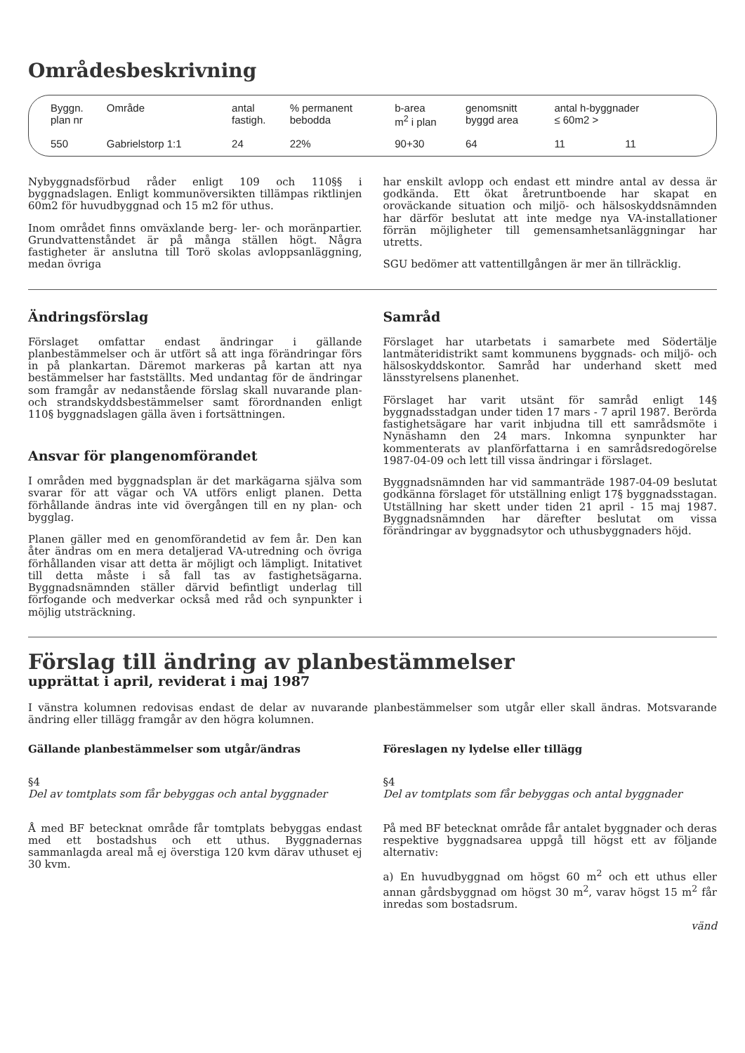Områdesbeskrivning
| Byggn. plan nr | Område | antal fastigh. | % permanent bebodda | b-area m<sup>2</sup> i plan | genomsnitt byggd area | antal h-byggnader ≤ 60m2 > | |
| --- | --- | --- | --- | --- | --- | --- | --- |
| 550 | Gabrielstorp 1:1 | 24 | 22% | 90+30 | 64 | 11 | 11 |
Nybyggnadsförbud råder enligt 109 och 110§§ i byggnadslagen. Enligt kommunöversikten tillämpas riktlinjen 60m2 för huvudbyggnad och 15 m2 för uthus.
Inom området finns omväxlande berg- ler- och moränpartier. Grundvattenståndet är på många ställen högt. Några fastigheter är anslutna till Torö skolas avloppsanläggning, medan övriga
har enskilt avlopp och endast ett mindre antal av dessa är godkända. Ett ökat åretruntboende har skapat en oroväckande situation och miljö- och hälsoskyddsnämnden har därför beslutat att inte medge nya VA-installationer förrän möjligheter till gemensamhetsanläggningar har utretts.
SGU bedömer att vattentillgången är mer än tillräcklig.
Ändringsförslag
Förslaget omfattar endast ändringar i gällande planbestämmelser och är utfört så att inga förändringar förs in på plankartan. Däremot markeras på kartan att nya bestämmelser har fastställts. Med undantag för de ändringar som framgår av nedanstående förslag skall nuvarande plan- och strandskyddsbestämmelser samt förordnanden enligt 110§ byggnadslagen gälla även i fortsättningen.
Ansvar för plangenomförandet
I områden med byggnadsplan är det markägarna själva som svarar för att vägar och VA utförs enligt planen. Detta förhållande ändras inte vid övergången till en ny plan- och bygglag.
Planen gäller med en genomförandetid av fem år. Den kan åter ändras om en mera detaljerad VA-utredning och övriga förhållanden visar att detta är möjligt och lämpligt. Initativet till detta måste i så fall tas av fastighetsägarna. Byggnadsnämnden ställer därvid befintligt underlag till förfogande och medverkar också med råd och synpunkter i möjlig utsträckning.
Samråd
Förslaget har utarbetats i samarbete med Södertälje lantmäteridistrikt samt kommunens byggnads- och miljö- och hälsoskyddskontor. Samråd har underhand skett med länsstyrelsens planenhet.
Förslaget har varit utsänt för samråd enligt 14§ byggnadsstadgan under tiden 17 mars - 7 april 1987. Berörda fastighetsägare har varit inbjudna till ett samrådsmöte i Nynäshamn den 24 mars. Inkomna synpunkter har kommenterats av planförfattarna i en samrådsredogörelse 1987-04-09 och lett till vissa ändringar i förslaget.
Byggnadsnämnden har vid sammanträde 1987-04-09 beslutat godkänna förslaget för utställning enligt 17§ byggnadsstagan. Utställning har skett under tiden 21 april - 15 maj 1987. Byggnadsnämnden har därefter beslutat om vissa förändringar av byggnadsytor och uthusbyggnaders höjd.
Förslag till ändring av planbestämmelser
upprättat i april, reviderat i maj 1987
I vänstra kolumnen redovisas endast de delar av nuvarande planbestämmelser som utgår eller skall ändras. Motsvarande ändring eller tillägg framgår av den högra kolumnen.
Gällande planbestämmelser som utgår/ändras
§4
Del av tomtplats som får bebyggas och antal byggnader
Å med BF betecknat område får tomtplats bebyggas endast med ett bostadshus och ett uthus. Byggnadernas sammanlagda areal må ej överstiga 120 kvm därav uthuset ej 30 kvm.
Föreslagen ny lydelse eller tillägg
§4
Del av tomtplats som får bebyggas och antal byggnader
På med BF betecknat område får antalet byggnader och deras respektive byggnadsarea uppgå till högst ett av följande alternativ:
a) En huvudbyggnad om högst 60 m<sup>2</sup> och ett uthus eller annan gårdsbyggnad om högst 30 m<sup>2</sup>, varav högst 15 m<sup>2</sup> får inredas som bostadsrum.
vänd